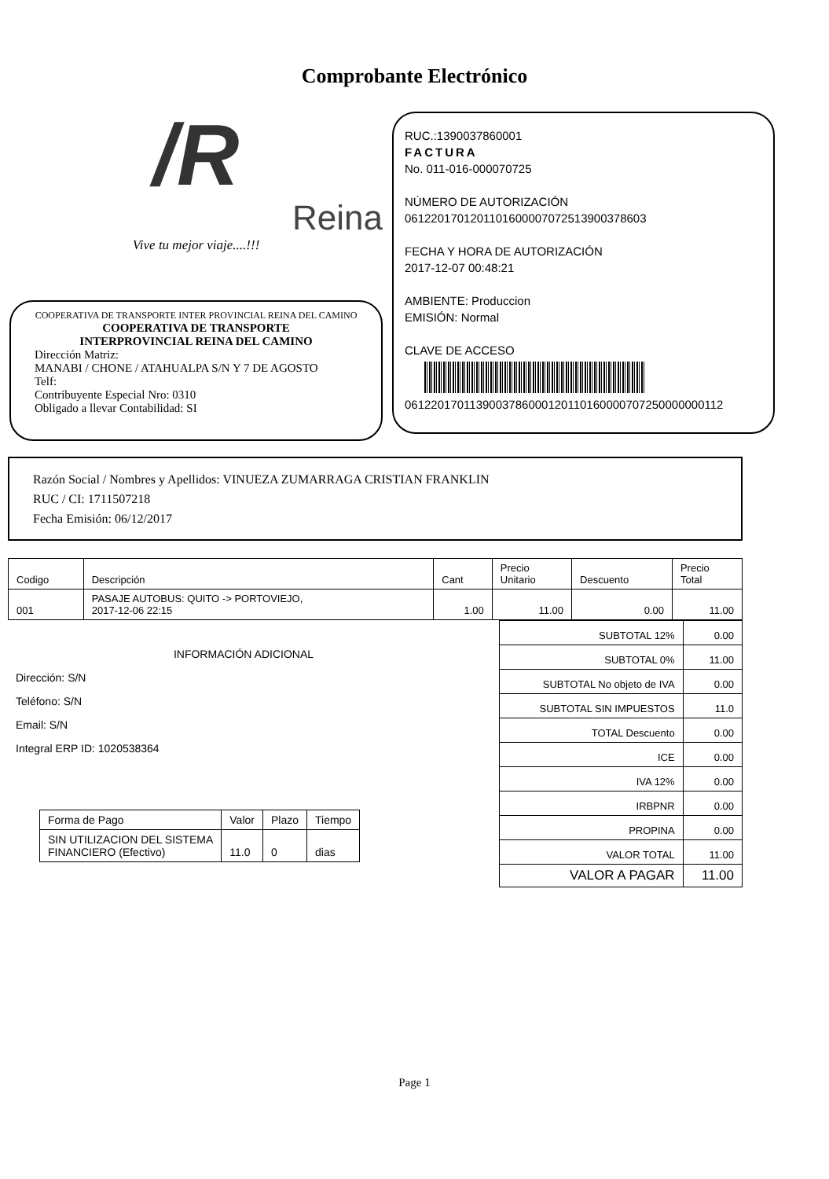Comprobante Electrónico
/R
Reina
Vive tu mejor viaje....!!!
COOPERATIVA DE TRANSPORTE INTER PROVINCIAL REINA DEL CAMINO
COOPERATIVA DE TRANSPORTE
INTERPROVINCIAL REINA DEL CAMINO
Dirección Matriz:
MANABI / CHONE / ATAHUALPA S/N Y 7 DE AGOSTO
Telf:
Contribuyente Especial Nro: 0310
Obligado a llevar Contabilidad: SI
RUC.:1390037860001
FACTURA
No. 011-016-000070725
NÚMERO DE AUTORIZACIÓN
0612201701201101600007072513900378603
FECHA Y HORA DE AUTORIZACIÓN
2017-12-07 00:48:21
AMBIENTE: Produccion
EMISIÓN: Normal
CLAVE DE ACCESO
0612201701139003786000120110160000707250000000112
Razón Social / Nombres y Apellidos: VINUEZA ZUMARRAGA CRISTIAN FRANKLIN
RUC / CI: 1711507218
Fecha Emisión: 06/12/2017
| Codigo | Descripción | Cant | Precio Unitario | Descuento | Precio Total |
| --- | --- | --- | --- | --- | --- |
| 001 | PASAJE AUTOBUS: QUITO -> PORTOVIEJO, 2017-12-06 22:15 | 1.00 | 11.00 | 0.00 | 11.00 |
INFORMACIÓN ADICIONAL
Dirección: S/N
Teléfono: S/N
Email: S/N
Integral ERP ID: 1020538364
| Forma de Pago | Valor | Plazo | Tiempo |
| --- | --- | --- | --- |
| SIN UTILIZACION DEL SISTEMA FINANCIERO (Efectivo) | 11.0 | 0 | dias |
| SUBTOTAL 12% | 0.00 |
| SUBTOTAL 0% | 11.00 |
| SUBTOTAL No objeto de IVA | 0.00 |
| SUBTOTAL SIN IMPUESTOS | 11.0 |
| TOTAL Descuento | 0.00 |
| ICE | 0.00 |
| IVA 12% | 0.00 |
| IRBPNR | 0.00 |
| PROPINA | 0.00 |
| VALOR TOTAL | 11.00 |
| VALOR A PAGAR | 11.00 |
Page 1